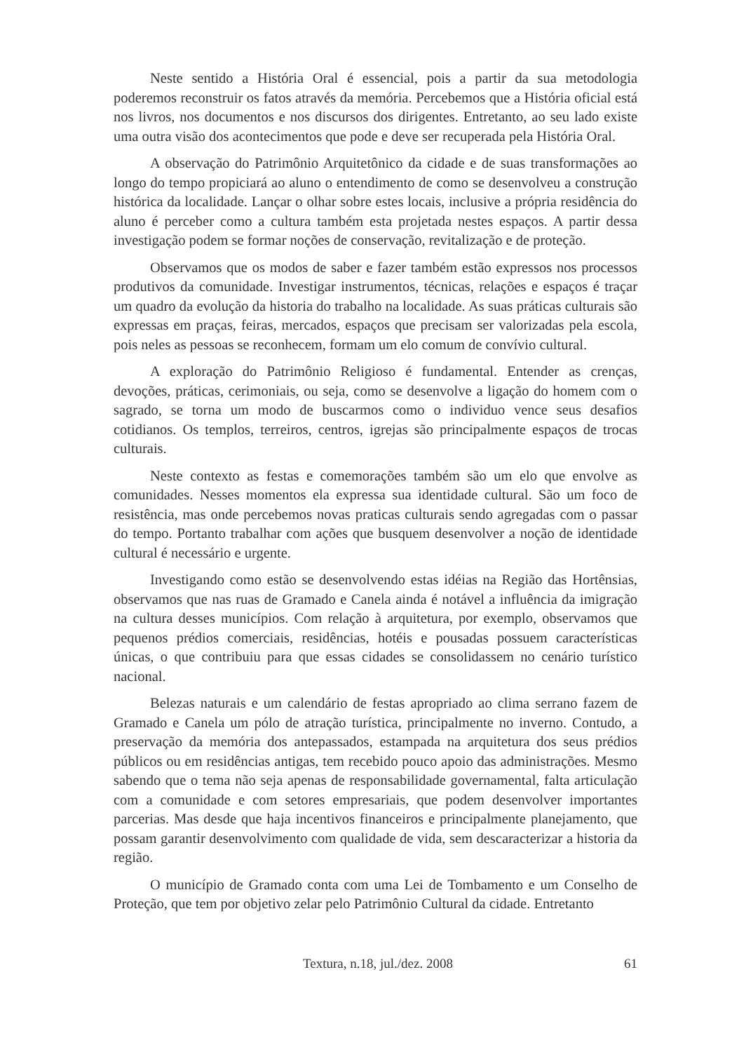Neste sentido a História Oral é essencial, pois a partir da sua metodologia poderemos reconstruir os fatos através da memória. Percebemos que a História oficial está nos livros, nos documentos e nos discursos dos dirigentes. Entretanto, ao seu lado existe uma outra visão dos acontecimentos que pode e deve ser recuperada pela História Oral.
A observação do Patrimônio Arquitetônico da cidade e de suas transformações ao longo do tempo propiciará ao aluno o entendimento de como se desenvolveu a construção histórica da localidade. Lançar o olhar sobre estes locais, inclusive a própria residência do aluno é perceber como a cultura também esta projetada nestes espaços. A partir dessa investigação podem se formar noções de conservação, revitalização e de proteção.
Observamos que os modos de saber e fazer também estão expressos nos processos produtivos da comunidade. Investigar instrumentos, técnicas, relações e espaços é traçar um quadro da evolução da historia do trabalho na localidade. As suas práticas culturais são expressas em praças, feiras, mercados, espaços que precisam ser valorizadas pela escola, pois neles as pessoas se reconhecem, formam um elo comum de convívio cultural.
A exploração do Patrimônio Religioso é fundamental. Entender as crenças, devoções, práticas, cerimoniais, ou seja, como se desenvolve a ligação do homem com o sagrado, se torna um modo de buscarmos como o individuo vence seus desafios cotidianos. Os templos, terreiros, centros, igrejas são principalmente espaços de trocas culturais.
Neste contexto as festas e comemorações também são um elo que envolve as comunidades. Nesses momentos ela expressa sua identidade cultural. São um foco de resistência, mas onde percebemos novas praticas culturais sendo agregadas com o passar do tempo. Portanto trabalhar com ações que busquem desenvolver a noção de identidade cultural é necessário e urgente.
Investigando como estão se desenvolvendo estas idéias na Região das Hortênsias, observamos que nas ruas de Gramado e Canela ainda é notável a influência da imigração na cultura desses municípios. Com relação à arquitetura, por exemplo, observamos que pequenos prédios comerciais, residências, hotéis e pousadas possuem características únicas, o que contribuiu para que essas cidades se consolidassem no cenário turístico nacional.
Belezas naturais e um calendário de festas apropriado ao clima serrano fazem de Gramado e Canela um pólo de atração turística, principalmente no inverno. Contudo, a preservação da memória dos antepassados, estampada na arquitetura dos seus prédios públicos ou em residências antigas, tem recebido pouco apoio das administrações. Mesmo sabendo que o tema não seja apenas de responsabilidade governamental, falta articulação com a comunidade e com setores empresariais, que podem desenvolver importantes parcerias. Mas desde que haja incentivos financeiros e principalmente planejamento, que possam garantir desenvolvimento com qualidade de vida, sem descaracterizar a historia da região.
O município de Gramado conta com uma Lei de Tombamento e um Conselho de Proteção, que tem por objetivo zelar pelo Patrimônio Cultural da cidade. Entretanto
Textura, n.18, jul./dez. 2008 61